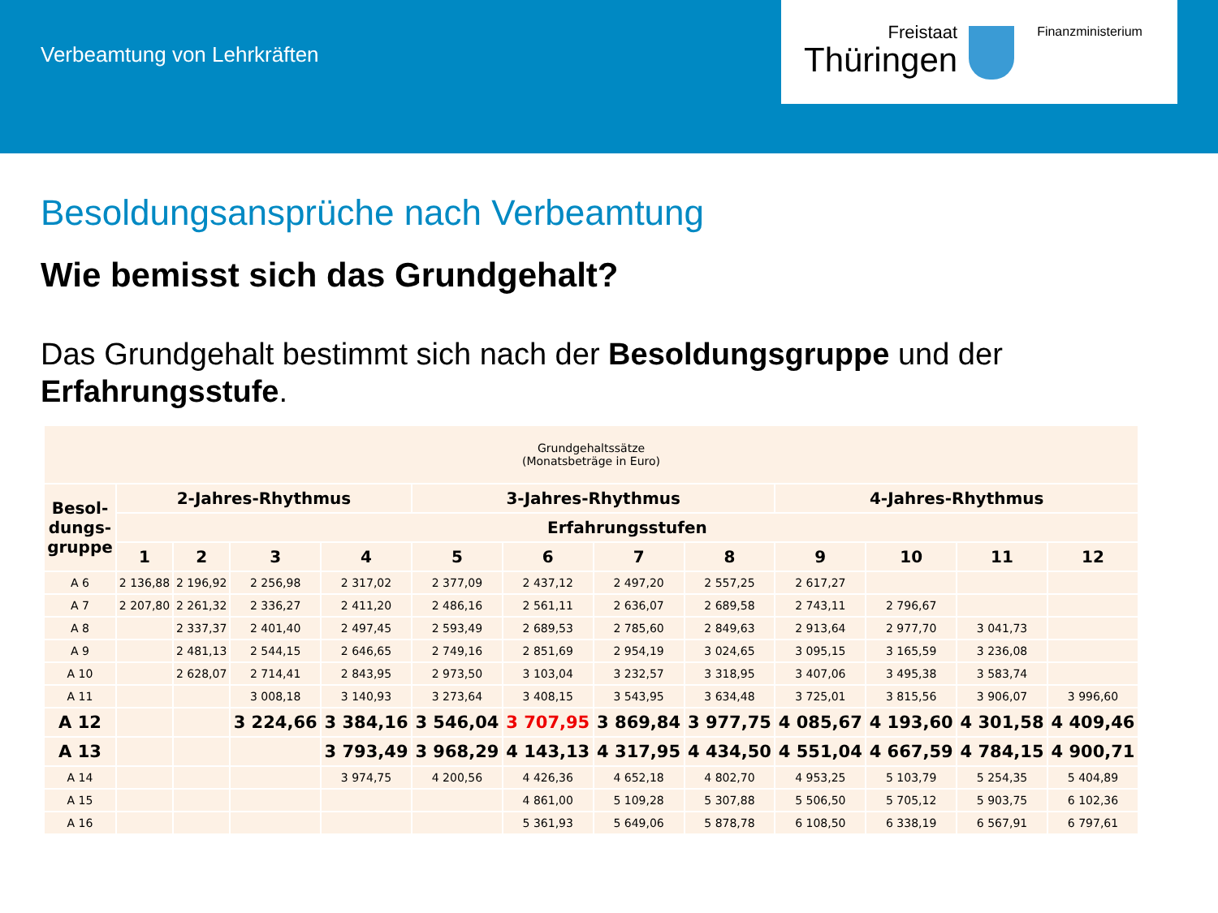Verbeamtung von Lehrkräften
Freistaat
Thüringen
Finanzministerium
Besoldungsansprüche nach Verbeamtung
Wie bemisst sich das Grundgehalt?
Das Grundgehalt bestimmt sich nach der Besoldungsgruppe und der Erfahrungsstufe.
| Grundgehaltssätze (Monatsbeträge in Euro) | | | | | | | | | | | | |
| Besol- dungs- gruppe | 2-Jahres-Rhythmus | | | | 3-Jahres-Rhythmus | | | | 4-Jahres-Rhythmus | | | |
| | Erfahrungsstufen | | | | | | | | | | | |
| | 1 | 2 | 3 | 4 | 5 | 6 | 7 | 8 | 9 | 10 | 11 | 12 |
| A 6 | 2 136,88 | 2 196,92 | 2 256,98 | 2 317,02 | 2 377,09 | 2 437,12 | 2 497,20 | 2 557,25 | 2 617,27 | | | |
| A 7 | 2 207,80 | 2 261,32 | 2 336,27 | 2 411,20 | 2 486,16 | 2 561,11 | 2 636,07 | 2 689,58 | 2 743,11 | 2 796,67 | | |
| A 8 | | 2 337,37 | 2 401,40 | 2 497,45 | 2 593,49 | 2 689,53 | 2 785,60 | 2 849,63 | 2 913,64 | 2 977,70 | 3 041,73 | |
| A 9 | | 2 481,13 | 2 544,15 | 2 646,65 | 2 749,16 | 2 851,69 | 2 954,19 | 3 024,65 | 3 095,15 | 3 165,59 | 3 236,08 | |
| A 10 | | 2 628,07 | 2 714,41 | 2 843,95 | 2 973,50 | 3 103,04 | 3 232,57 | 3 318,95 | 3 407,06 | 3 495,38 | 3 583,74 | |
| A 11 | | | 3 008,18 | 3 140,93 | 3 273,64 | 3 408,15 | 3 543,95 | 3 634,48 | 3 725,01 | 3 815,56 | 3 906,07 | 3 996,60 |
| A 12 | | | 3 224,66 | 3 384,16 | 3 546,04 | 3 707,95 | 3 869,84 | 3 977,75 | 4 085,67 | 4 193,60 | 4 301,58 | 4 409,46 |
| A 13 | | | | 3 793,49 | 3 968,29 | 4 143,13 | 4 317,95 | 4 434,50 | 4 551,04 | 4 667,59 | 4 784,15 | 4 900,71 |
| A 14 | | | | 3 974,75 | 4 200,56 | 4 426,36 | 4 652,18 | 4 802,70 | 4 953,25 | 5 103,79 | 5 254,35 | 5 404,89 |
| A 15 | | | | | | 4 861,00 | 5 109,28 | 5 307,88 | 5 506,50 | 5 705,12 | 5 903,75 | 6 102,36 |
| A 16 | | | | | | 5 361,93 | 5 649,06 | 5 878,78 | 6 108,50 | 6 338,19 | 6 567,91 | 6 797,61 |